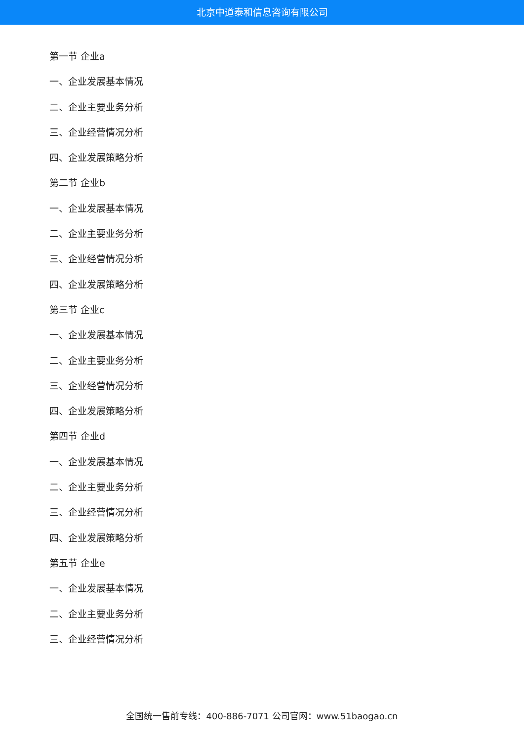北京中道泰和信息咨询有限公司
第一节 企业a
一、企业发展基本情况
二、企业主要业务分析
三、企业经营情况分析
四、企业发展策略分析
第二节 企业b
一、企业发展基本情况
二、企业主要业务分析
三、企业经营情况分析
四、企业发展策略分析
第三节 企业c
一、企业发展基本情况
二、企业主要业务分析
三、企业经营情况分析
四、企业发展策略分析
第四节 企业d
一、企业发展基本情况
二、企业主要业务分析
三、企业经营情况分析
四、企业发展策略分析
第五节 企业e
一、企业发展基本情况
二、企业主要业务分析
三、企业经营情况分析
全国统一售前专线：400-886-7071 公司官网：www.51baogao.cn